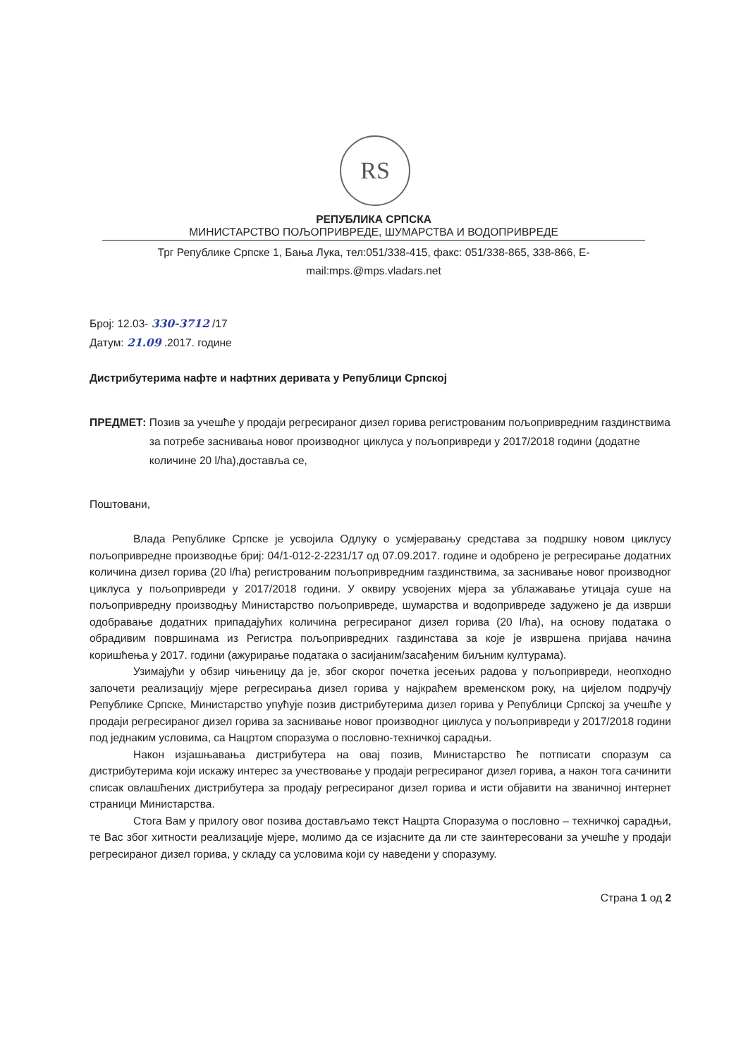RS
РЕПУБЛИКА СРПСКА
МИНИСТАРСТВО ПОЉОПРИВРЕДЕ, ШУМАРСТВА И ВОДОПРИВРЕДЕ
Трг Републике Српске 1, Бања Лука, тел:051/338-415, факс: 051/338-865, 338-866, E-mail:mps.@mps.vladars.net
Број: 12.03- 330-3712 /17
Датум: 21.09 .2017. године
Дистрибутерима нафте и нафтних деривата у Републици Српској
ПРЕДМЕТ: Позив за учешће у продаји регресираног дизел горива регистрованим пољопривредним газдинствима за потребе заснивања новог производног циклуса у пољопривреди у 2017/2018 години (додатне количине 20 l/ha),достављa се,
Поштовани,
Влада Републике Српске је усвојила Одлуку о усмјеравању средстава за подршку новом циклусу пољопривредне производње бриј: 04/1-012-2-2231/17 од 07.09.2017. године и одобрено је регресирање додатних количина дизел горива (20 l/ha) регистрованим пољопривредним газдинствима, за заснивање новог производног циклуса у пољопривреди у 2017/2018 години. У оквиру усвојених мјера за ублажавање утицаја суше на пољопривредну производњу Министарство пољопривреде, шумарства и водопривреде задужено је да изврши одобравање додатних припадајућих количина регресираног дизел горива (20 l/ha), на основу података о обрадивим површинама из Регистра пољопривредних газдинстава за које је извршена пријава начина коришћења у 2017. години (ажурирање података о засијаним/засађеним биљним културама).
Узимајући у обзир чињеницу да је, због скорог почетка јесењих радова у пољопривреди, неопходно започети реализацију мјере регресирања дизел горива у најкраћем временском року, на цијелом подручју Републике Српске, Министарство упућује позив дистрибутерима дизел горива у Републици Српској за учешће у продаји регресираног дизел горива за заснивање новог производног циклуса у пољопривреди у 2017/2018 години под једнаким условима, са Нацртом споразума о пословно-техничкој сарадњи.
Након изјашњавања дистрибутера на овај позив, Министарство ће потписати споразум са дистрибутерима који искажу интерес за учествовање у продаји регресираног дизел горива, а након тога сачинити списак овлашћених дистрибутера за продају регресираног дизел горива и исти објавити на званичној интернет страници Министарства.
Стога Вам у прилогу овог позива достављамо текст Нацрта Споразума о пословно – техничкој сарадњи, те Вас због хитности реализације мјере, молимо да се изјасните да ли сте заинтересовани за учешће у продаји регресираног дизел горива, у складу са условима који су наведени у споразуму.
Страна 1 од 2